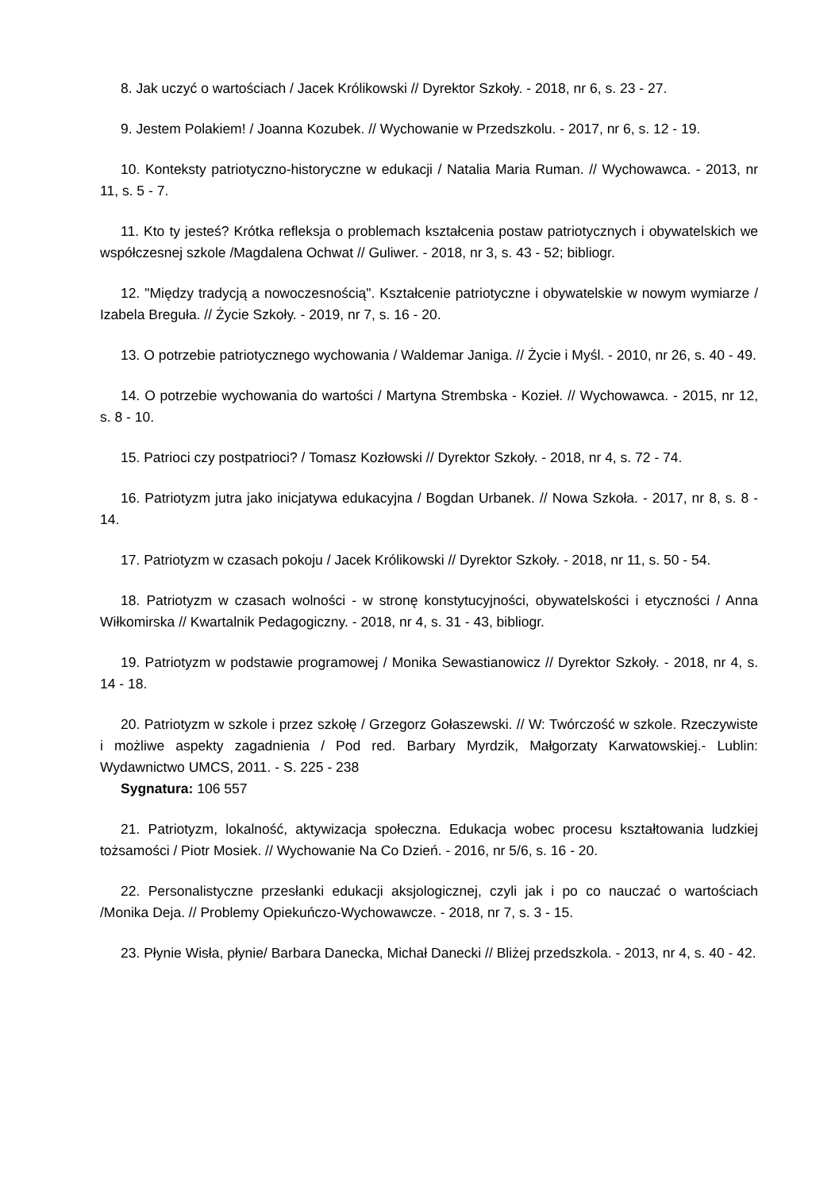8. Jak uczyć o wartościach / Jacek Królikowski // Dyrektor Szkoły. - 2018, nr 6, s. 23 - 27.
9. Jestem Polakiem! / Joanna Kozubek. // Wychowanie w Przedszkolu. - 2017, nr 6, s. 12 - 19.
10. Konteksty patriotyczno-historyczne w edukacji / Natalia Maria Ruman. // Wychowawca. - 2013, nr 11, s. 5 - 7.
11. Kto ty jesteś? Krótka refleksja o problemach kształcenia postaw patriotycznych i obywatelskich we współczesnej szkole /Magdalena Ochwat // Guliwer. - 2018, nr 3, s. 43 - 52; bibliogr.
12. "Między tradycją a nowoczesnością". Kształcenie patriotyczne i obywatelskie w nowym wymiarze / Izabela Breguła. // Życie Szkoły. - 2019, nr 7, s. 16 - 20.
13. O potrzebie patriotycznego wychowania / Waldemar Janiga. // Życie i Myśl. - 2010, nr 26, s. 40 - 49.
14. O potrzebie wychowania do wartości / Martyna Strembska - Kozieł. // Wychowawca. - 2015, nr 12, s. 8 - 10.
15. Patrioci czy postpatrioci? / Tomasz Kozłowski // Dyrektor Szkoły. - 2018, nr 4, s. 72 - 74.
16. Patriotyzm jutra jako inicjatywa edukacyjna / Bogdan Urbanek. // Nowa Szkoła. - 2017, nr 8, s. 8 - 14.
17. Patriotyzm w czasach pokoju / Jacek Królikowski // Dyrektor Szkoły. - 2018, nr 11, s. 50 - 54.
18. Patriotyzm w czasach wolności - w stronę konstytucyjności, obywatelskości i etyczności / Anna Wiłkomirska // Kwartalnik Pedagogiczny. - 2018, nr 4, s. 31 - 43, bibliogr.
19. Patriotyzm w podstawie programowej / Monika Sewastianowicz // Dyrektor Szkoły. - 2018, nr 4, s. 14 - 18.
20. Patriotyzm w szkole i przez szkołę / Grzegorz Gołaszewski. // W: Twórczość w szkole. Rzeczywiste i możliwe aspekty zagadnienia / Pod red. Barbary Myrdzik, Małgorzaty Karwatowskiej.- Lublin: Wydawnictwo UMCS, 2011. - S. 225 - 238
Sygnatura: 106 557
21. Patriotyzm, lokalność, aktywizacja społeczna. Edukacja wobec procesu kształtowania ludzkiej tożsamości / Piotr Mosiek. // Wychowanie Na Co Dzień. - 2016, nr 5/6, s. 16 - 20.
22. Personalistyczne przesłanki edukacji aksjologicznej, czyli jak i po co nauczać o wartościach /Monika Deja. // Problemy Opiekuńczo-Wychowawcze. - 2018, nr 7, s. 3 - 15.
23. Płynie Wisła, płynie/ Barbara Danecka, Michał Danecki // Bliżej przedszkola. - 2013, nr 4, s. 40 - 42.